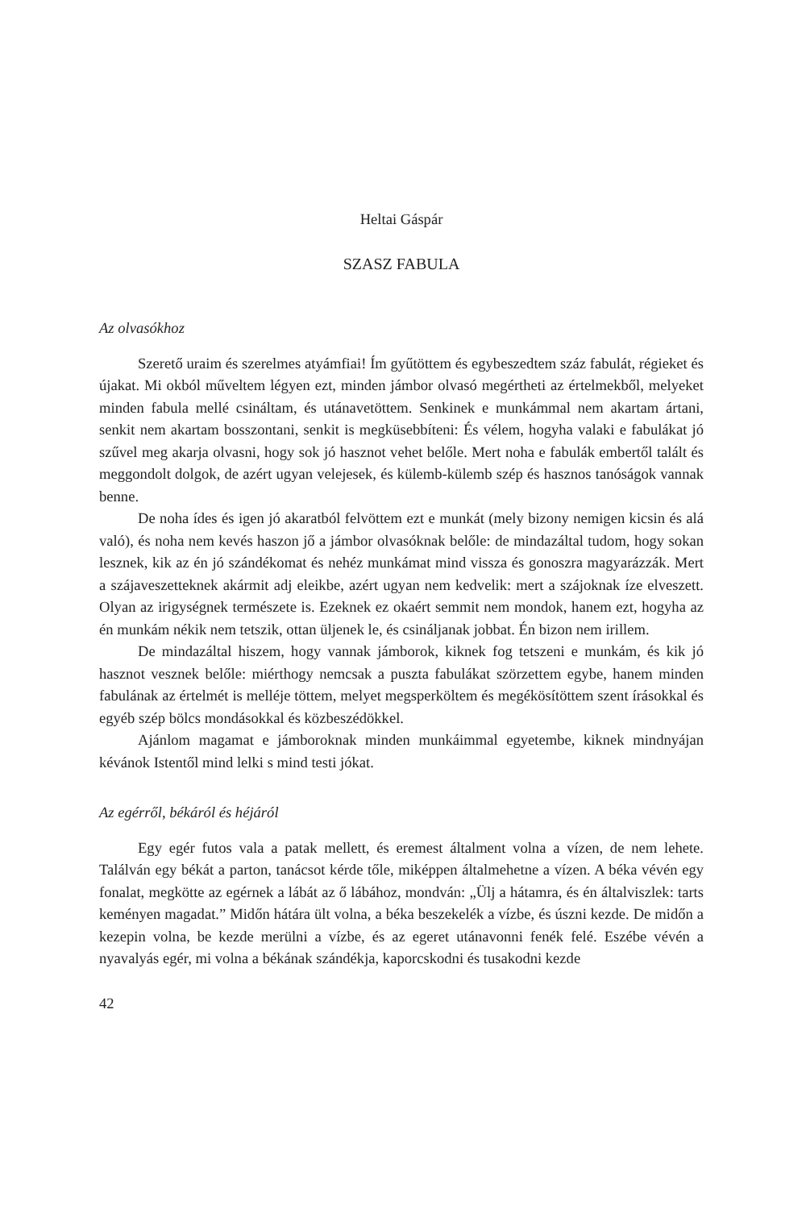Heltai Gáspár
SZASZ FABULA
Az olvasókhoz
Szerető uraim és szerelmes atyámfiai! Ím gyűtöttem és egybeszedtem száz fabulát, régieket és újakat. Mi okból műveltem légyen ezt, minden jámbor olvasó megértheti az értelmekből, melyeket minden fabula mellé csináltam, és utánavetöttem. Senkinek e munkámmal nem akartam ártani, senkit nem akartam bosszontani, senkit is megküsebbíteni: És vélem, hogyha valaki e fabulákat jó szűvel meg akarja olvasni, hogy sok jó hasznot vehet belőle. Mert noha e fabulák embertől talált és meggondolt dolgok, de azért ugyan velejesek, és külemb-külemb szép és hasznos tanóságok vannak benne.
De noha ídes és igen jó akaratból felvöttem ezt e munkát (mely bizony nemigen kicsin és alá való), és noha nem kevés haszon jő a jámbor olvasóknak belőle: de mindazáltal tudom, hogy sokan lesznek, kik az én jó szándékomat és nehéz munkámat mind vissza és gonoszra magyarázzák. Mert a szájaveszetteknek akármit adj eleikbe, azért ugyan nem kedvelik: mert a szájoknak íze elveszett. Olyan az irigységnek természete is. Ezeknek ez okaért semmit nem mondok, hanem ezt, hogyha az én munkám nékik nem tetszik, ottan üljenek le, és csináljanak jobbat. Én bizon nem irillem.
De mindazáltal hiszem, hogy vannak jámborok, kiknek fog tetszeni e munkám, és kik jó hasznot vesznek belőle: miérthogy nemcsak a puszta fabulákat szörzettem egybe, hanem minden fabulának az értelmét is melléje töttem, melyet megsperköltem és megékösítöttem szent írásokkal és egyéb szép bölcs mondásokkal és közbeszédökkel.
Ajánlom magamat e jámboroknak minden munkáimmal egyetembe, kiknek mindnyájan kévánok Istentől mind lelki s mind testi jókat.
Az egérről, békáról és héjáról
Egy egér futos vala a patak mellett, és eremest általment volna a vízen, de nem lehete. Találván egy békát a parton, tanácsot kérde tőle, miképpen általmehetne a vízen. A béka vévén egy fonalat, megkötte az egérnek a lábát az ő lábához, mondván: „Ülj a hátamra, és én általviszlek: tarts keményen magadat.” Midőn hátára ült volna, a béka beszekelék a vízbe, és úszni kezde. De midőn a kezepin volna, be kezde merülni a vízbe, és az egeret utánavonni fenék felé. Eszébe vévén a nyavalyás egér, mi volna a békának szándékja, kaporcskodni és tusakodni kezde
42